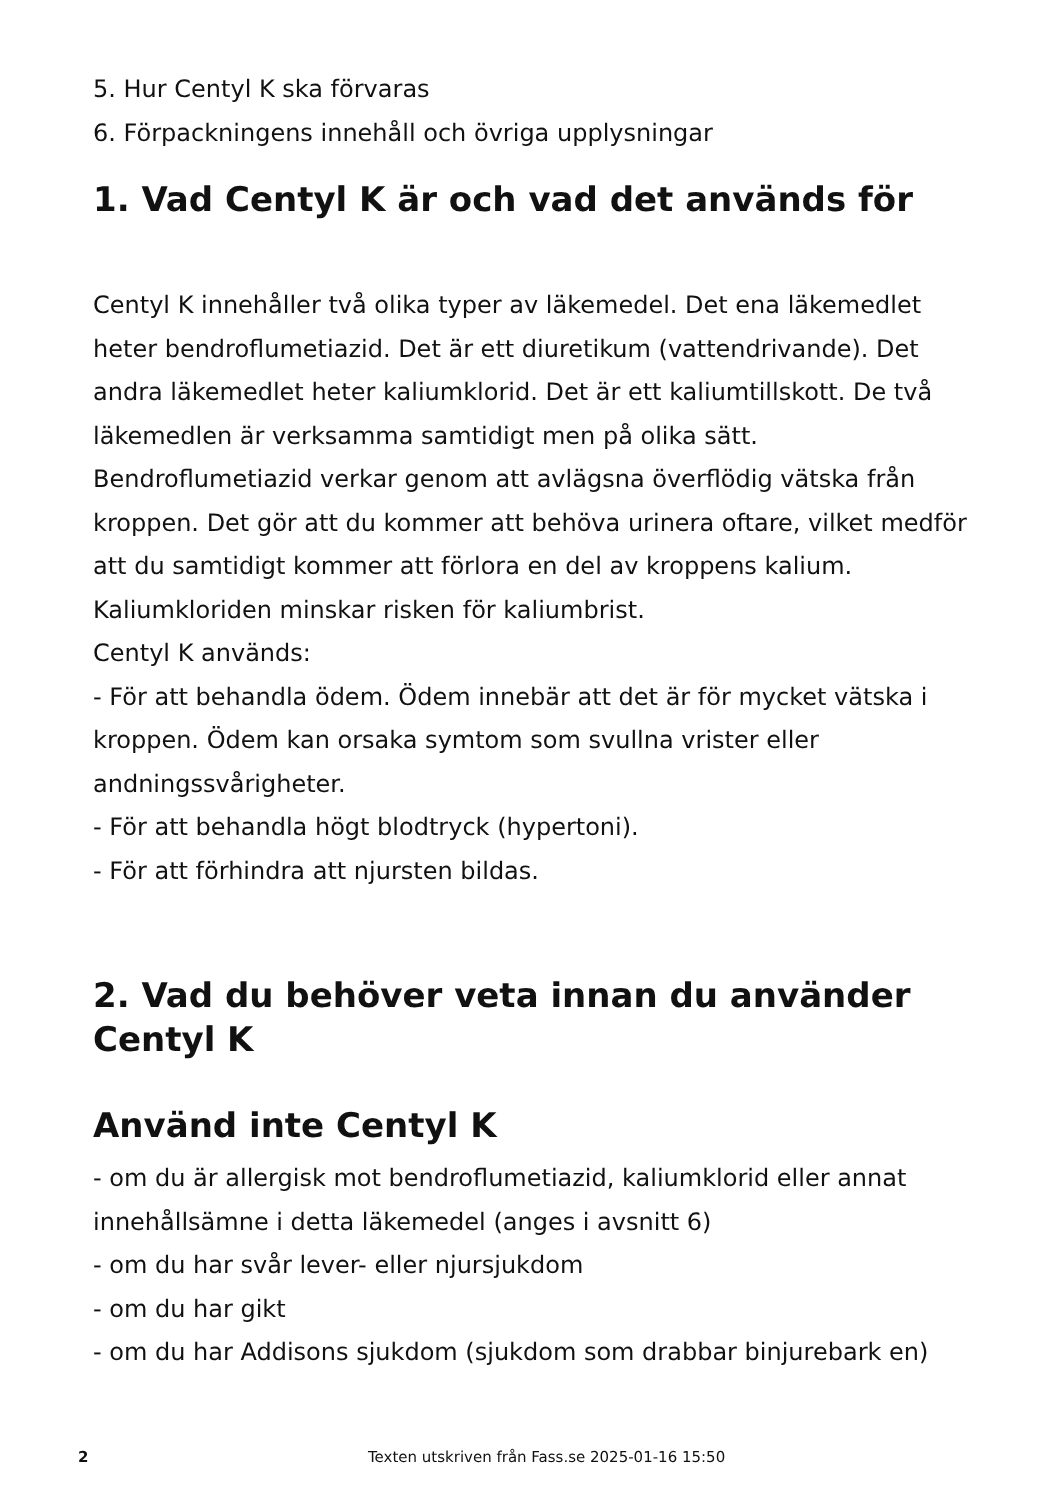5. Hur Centyl K ska förvaras
6. Förpackningens innehåll och övriga upplysningar
1. Vad Centyl K är och vad det används för
Centyl K innehåller två olika typer av läkemedel. Det ena läkemedlet heter bendroflumetiazid. Det är ett diuretikum (vattendrivande). Det andra läkemedlet heter kaliumklorid. Det är ett kaliumtillskott. De två läkemedlen är verksamma samtidigt men på olika sätt.
Bendroflumetiazid verkar genom att avlägsna överflödig vätska från kroppen. Det gör att du kommer att behöva urinera oftare, vilket medför att du samtidigt kommer att förlora en del av kroppens kalium. Kaliumkloriden minskar risken för kaliumbrist.
Centyl K används:
- För att behandla ödem. Ödem innebär att det är för mycket vätska i kroppen. Ödem kan orsaka symtom som svullna vrister eller andningssvårigheter.
- För att behandla högt blodtryck (hypertoni).
- För att förhindra att njursten bildas.
2. Vad du behöver veta innan du använder Centyl K
Använd inte Centyl K
- om du är allergisk mot bendroflumetiazid, kaliumklorid eller annat innehållsämne i detta läkemedel (anges i avsnitt 6)
- om du har svår lever- eller njursjukdom
- om du har gikt
- om du har Addisons sjukdom (sjukdom som drabbar binjurebark en)
2 Texten utskriven från Fass.se 2025-01-16 15:50